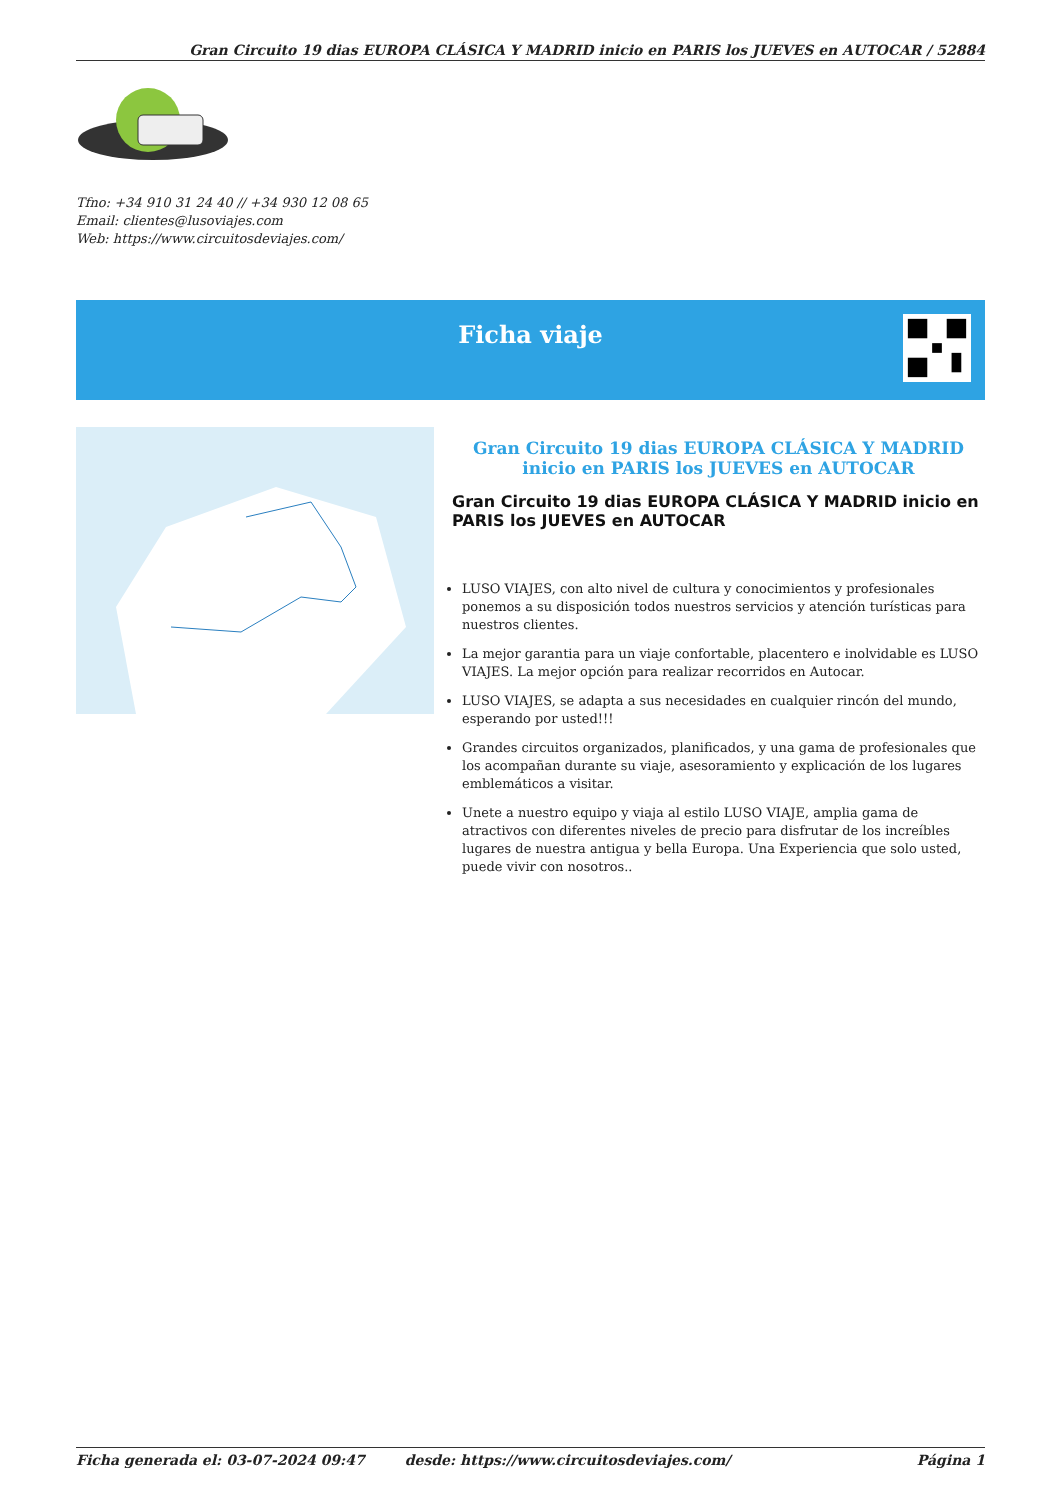Gran Circuito 19 dias EUROPA CLÁSICA Y MADRID inicio en PARIS los JUEVES en AUTOCAR / 52884
Tfno: +34 910 31 24 40 // +34 930 12 08 65
Email: clientes@lusoviajes.com
Web: https://www.circuitosdeviajes.com/
Ficha viaje
Gran Circuito 19 dias EUROPA CLÁSICA Y MADRID inicio en PARIS los JUEVES en AUTOCAR
Gran Circuito 19 dias EUROPA CLÁSICA Y MADRID inicio en PARIS los JUEVES en AUTOCAR
LUSO VIAJES, con alto nivel de cultura y conocimientos y profesionales ponemos a su disposición todos nuestros servicios y atención turísticas para nuestros clientes.
La mejor garantia para un viaje confortable, placentero e inolvidable es LUSO VIAJES. La mejor opción para realizar recorridos en Autocar.
LUSO VIAJES, se adapta a sus necesidades en cualquier rincón del mundo, esperando por usted!!!
Grandes circuitos organizados, planificados, y una gama de profesionales que los acompañan durante su viaje, asesoramiento y explicación de los lugares emblemáticos a visitar.
Unete a nuestro equipo y viaja al estilo LUSO VIAJE, amplia gama de atractivos con diferentes niveles de precio para disfrutar de los increíbles lugares de nuestra antigua y bella Europa. Una Experiencia que solo usted, puede vivir con nosotros..
Ficha generada el: 03-07-2024 09:47 desde: https://www.circuitosdeviajes.com/ Página 1